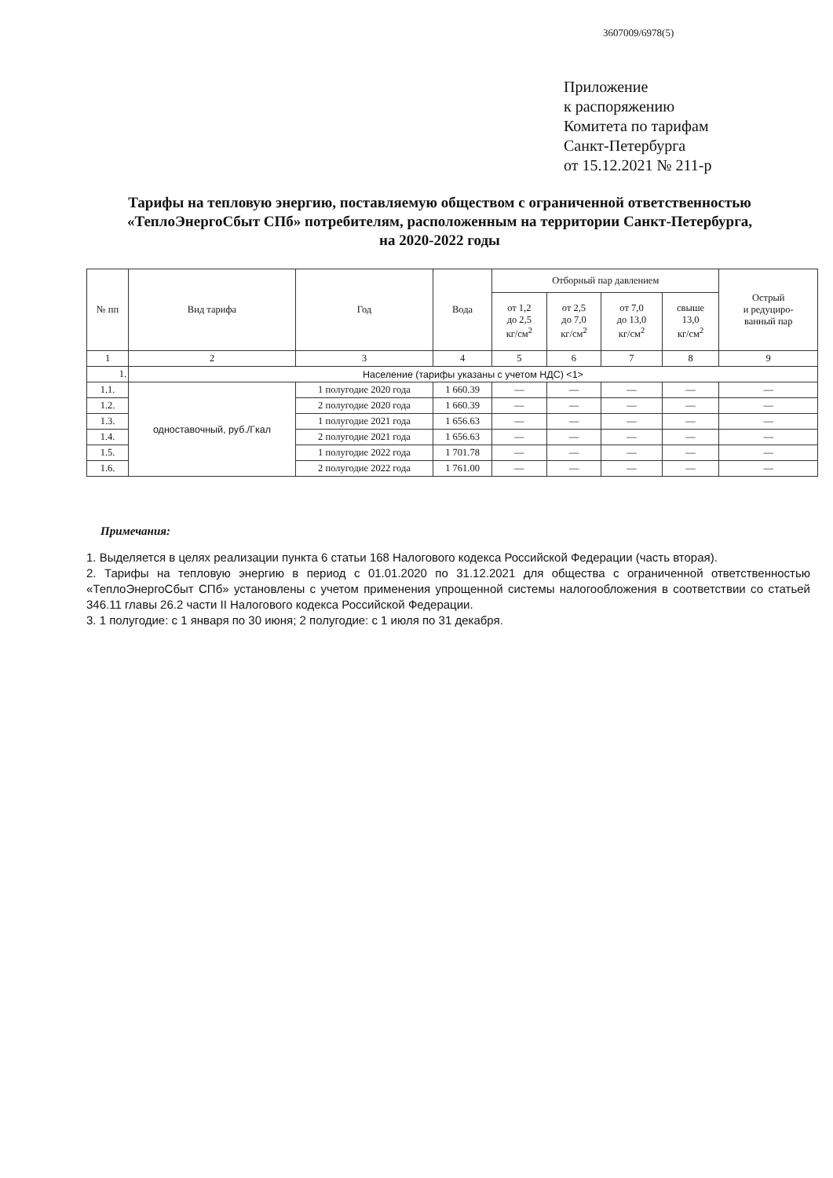3607009/6978(5)
Приложение
к распоряжению
Комитета по тарифам
Санкт-Петербурга
от 15.12.2021 № 211-р
Тарифы на тепловую энергию, поставляемую обществом с ограниченной ответственностью «ТеплоЭнергоСбыт СПб» потребителям, расположенным на территории Санкт-Петербурга, на 2020-2022 годы
| № пп | Вид тарифа | Год | Вода | Отборный пар давлением | | | | Острый и редуциро- ванный пар |
| --- | --- | --- | --- | --- | --- | --- | --- | --- |
| | | | | от 1,2 до 2,5 кг/см<sup>2</sup> | от 2,5 до 7,0 кг/см<sup>2</sup> | от 7,0 до 13,0 кг/см<sup>2</sup> | свыше 13,0 кг/см<sup>2</sup> | |
| 1 | 2 | 3 | 4 | 5 | 6 | 7 | 8 | 9 |
| 1. | Население (тарифы указаны с учетом НДС) <1> | | | | | | | |
| 1.1. | одноставочный, руб./Гкал | 1 полугодие 2020 года | 1 660.39 | — | — | — | — | — |
| 1.2. | | 2 полугодие 2020 года | 1 660.39 | — | — | — | — | — |
| 1.3. | | 1 полугодие 2021 года | 1 656.63 | — | — | — | — | — |
| 1.4. | | 2 полугодие 2021 года | 1 656.63 | — | — | — | — | — |
| 1.5. | | 1 полугодие 2022 года | 1 701.78 | — | — | — | — | — |
| 1.6. | | 2 полугодие 2022 года | 1 761.00 | — | — | — | — | — |
Примечания:
1. Выделяется в целях реализации пункта 6 статьи 168 Налогового кодекса Российской Федерации (часть вторая).
2. Тарифы на тепловую энергию в период с 01.01.2020 по 31.12.2021 для общества с ограниченной ответственностью «ТеплоЭнергоСбыт СПб» установлены с учетом применения упрощенной системы налогообложения в соответствии со статьей 346.11 главы 26.2 части II Налогового кодекса Российской Федерации.
3. 1 полугодие: с 1 января по 30 июня; 2 полугодие: с 1 июля по 31 декабря.